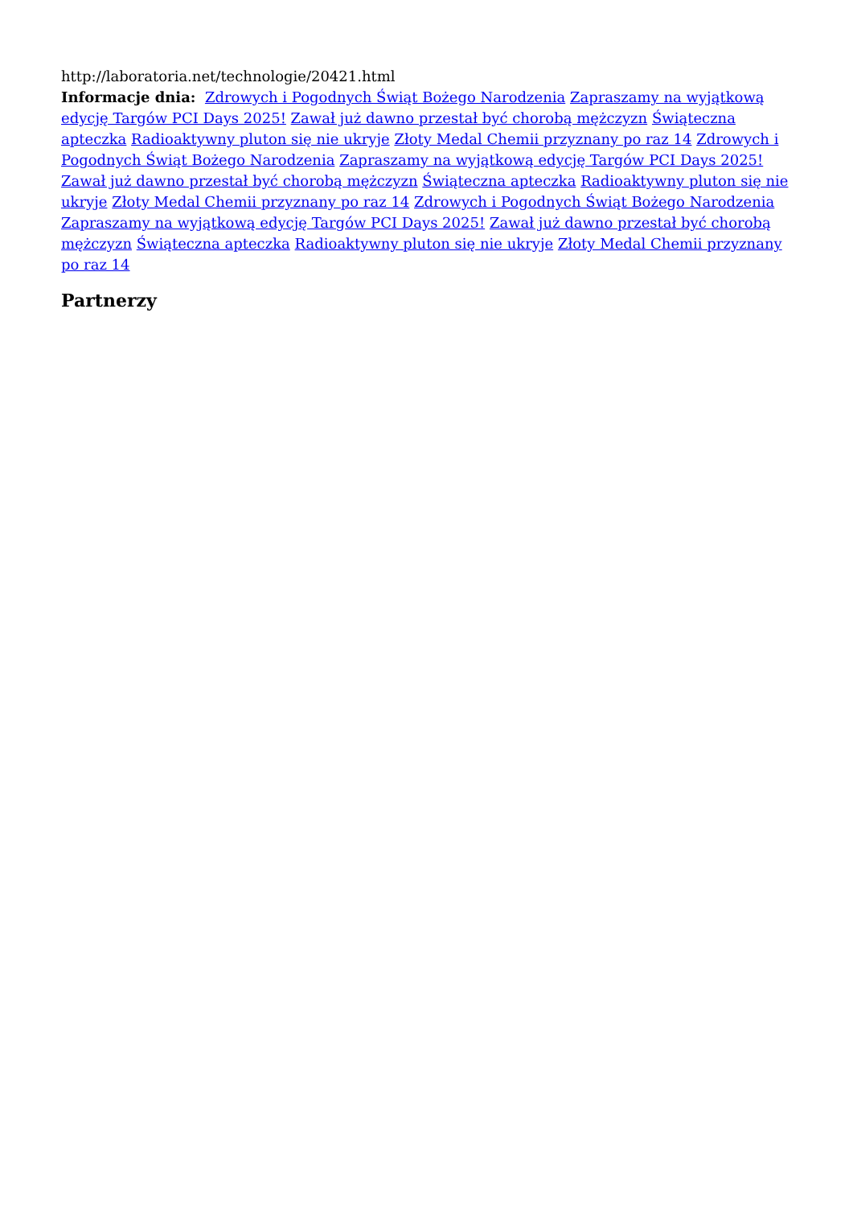http://laboratoria.net/technologie/20421.html
Informacje dnia: Zdrowych i Pogodnych Świąt Bożego Narodzenia Zapraszamy na wyjątkową edycję Targów PCI Days 2025! Zawał już dawno przestał być chorobą mężczyzn Świąteczna apteczka Radioaktywny pluton się nie ukryje Złoty Medal Chemii przyznany po raz 14 Zdrowych i Pogodnych Świąt Bożego Narodzenia Zapraszamy na wyjątkową edycję Targów PCI Days 2025! Zawał już dawno przestał być chorobą mężczyzn Świąteczna apteczka Radioaktywny pluton się nie ukryje Złoty Medal Chemii przyznany po raz 14 Zdrowych i Pogodnych Świąt Bożego Narodzenia Zapraszamy na wyjątkową edycję Targów PCI Days 2025! Zawał już dawno przestał być chorobą mężczyzn Świąteczna apteczka Radioaktywny pluton się nie ukryje Złoty Medal Chemii przyznany po raz 14
Partnerzy